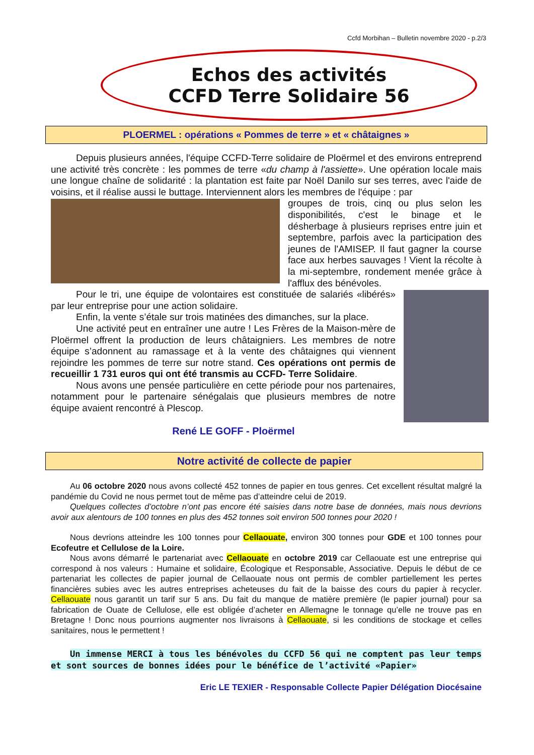Ccfd Morbihan – Bulletin novembre 2020 - p.2/3
Echos des activités
CCFD Terre Solidaire 56
PLOERMEL : opérations « Pommes de terre » et « châtaignes »
Depuis plusieurs années, l'équipe CCFD-Terre solidaire de Ploërmel et des environs entreprend une activité très concrète : les pommes de terre «du champ à l'assiette». Une opération locale mais une longue chaîne de solidarité : la plantation est faite par Noël Danilo sur ses terres, avec l'aide de voisins, et il réalise aussi le buttage. Interviennent alors les membres de l'équipe : par
groupes de trois, cinq ou plus selon les disponibilités, c'est le binage et le désherbage à plusieurs reprises entre juin et septembre, parfois avec la participation des jeunes de l'AMISEP. Il faut gagner la course face aux herbes sauvages ! Vient la récolte à la mi-septembre, rondement menée grâce à l'afflux des bénévoles.
Pour le tri, une équipe de volontaires est constituée de salariés «libérés» par leur entreprise pour une action solidaire.
Enfin, la vente s’étale sur trois matinées des dimanches, sur la place.
Une activité peut en entraîner une autre ! Les Frères de la Maison-mère de Ploërmel offrent la production de leurs châtaigniers. Les membres de notre équipe s’adonnent au ramassage et à la vente des châtaignes qui viennent rejoindre les pommes de terre sur notre stand. Ces opérations ont permis de recueillir 1 731 euros qui ont été transmis au CCFD- Terre Solidaire.
Nous avons une pensée particulière en cette période pour nos partenaires, notamment pour le partenaire sénégalais que plusieurs membres de notre équipe avaient rencontré à Plescop.
René LE GOFF - Ploërmel
Notre activité de collecte de papier
Au 06 octobre 2020 nous avons collecté 452 tonnes de papier en tous genres. Cet excellent résultat malgré la pandémie du Covid ne nous permet tout de même pas d’atteindre celui de 2019.
Quelques collectes d’octobre n’ont pas encore été saisies dans notre base de données, mais nous devrions avoir aux alentours de 100 tonnes en plus des 452 tonnes soit environ 500 tonnes pour 2020 !
Nous devrions atteindre les 100 tonnes pour Cellaouate, environ 300 tonnes pour GDE et 100 tonnes pour Ecofeutre et Cellulose de la Loire.
Nous avons démarré le partenariat avec Cellaouate en octobre 2019 car Cellaouate est une entreprise qui correspond à nos valeurs : Humaine et solidaire, Écologique et Responsable, Associative. Depuis le début de ce partenariat les collectes de papier journal de Cellaouate nous ont permis de combler partiellement les pertes financières subies avec les autres entreprises acheteuses du fait de la baisse des cours du papier à recycler. Cellaouate nous garantit un tarif sur 5 ans. Du fait du manque de matière première (le papier journal) pour sa fabrication de Ouate de Cellulose, elle est obligée d’acheter en Allemagne le tonnage qu’elle ne trouve pas en Bretagne ! Donc nous pourrions augmenter nos livraisons à Cellaouate, si les conditions de stockage et celles sanitaires, nous le permettent !
Un immense MERCI à tous les bénévoles du CCFD 56 qui ne comptent pas leur temps et sont sources de bonnes idées pour le bénéfice de l’activité «Papier»
Eric LE TEXIER - Responsable Collecte Papier Délégation Diocésaine